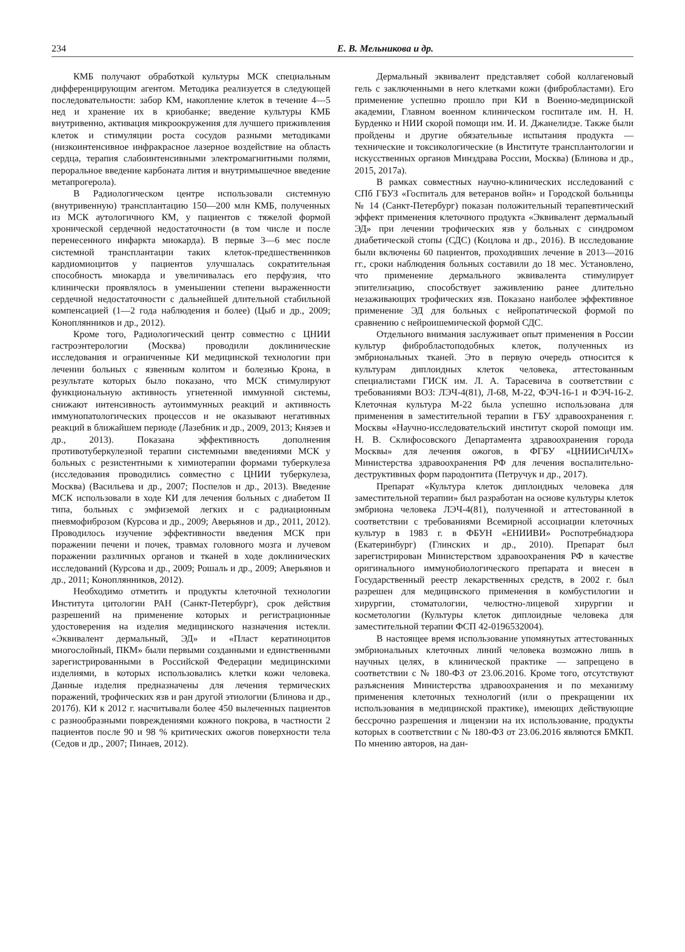234 Е. В. Мельникова и др.
КМБ получают обработкой культуры МСК специальным дифференцирующим агентом. Методика реализуется в следующей последовательности: забор КМ, накопление клеток в течение 4—5 нед и хранение их в криобанке; введение культуры КМБ внутривенно, активация микроокружения для лучшего приживления клеток и стимуляции роста сосудов разными методиками (низкоинтенсивное инфракрасное лазерное воздействие на область сердца, терапия слабоинтенсивными электромагнитными полями, пероральное введение карбоната лития и внутримышечное введение метапрогерола).
В Радиологическом центре использовали системную (внутривенную) трансплантацию 150—200 млн КМБ, полученных из МСК аутологичного КМ, у пациентов с тяжелой формой хронической сердечной недостаточности (в том числе и после перенесенного инфаркта миокарда). В первые 3—6 мес после системной трансплантации таких клеток-предшественников кардиомиоцитов у пациентов улучшалась сократительная способность миокарда и увеличивалась его перфузия, что клинически проявлялось в уменьшении степени выраженности сердечной недостаточности с дальнейшей длительной стабильной компенсацией (1—2 года наблюдения и более) (Цыб и др., 2009; Коноплянников и др., 2012).
Кроме того, Радиологический центр совместно с ЦНИИ гастроэнтерологии (Москва) проводили доклинические исследования и ограниченные КИ медицинской технологии при лечении больных с язвенным колитом и болезнью Крона, в результате которых было показано, что МСК стимулируют функциональную активность угнетенной иммунной системы, снижают интенсивность аутоиммунных реакций и активность иммунопатологических процессов и не оказывают негативных реакций в ближайшем периоде (Лазебник и др., 2009, 2013; Князев и др., 2013). Показана эффективность дополнения противотуберкулезной терапии системными введениями МСК у больных с резистентными к химиотерапии формами туберкулеза (исследования проводились совместно с ЦНИИ туберкулеза, Москва) (Васильева и др., 2007; Поспелов и др., 2013). Введение МСК использовали в ходе КИ для лечения больных с диабетом II типа, больных с эмфиземой легких и с радиационным пневмофиброзом (Курсова и др., 2009; Аверьянов и др., 2011, 2012). Проводилось изучение эффективности введения МСК при поражении печени и почек, травмах головного мозга и лучевом поражении различных органов и тканей в ходе доклинических исследований (Курсова и др., 2009; Рошаль и др., 2009; Аверьянов и др., 2011; Коноплянников, 2012).
Необходимо отметить и продукты клеточной технологии Института цитологии РАН (Санкт-Петербург), срок действия разрешений на применение которых и регистрационные удостоверения на изделия медицинского назначения истекли. «Эквивалент дермальный, ЭД» и «Пласт кератиноцитов многослойный, ПКМ» были первыми созданными и единственными зарегистрированными в Российской Федерации медицинскими изделиями, в которых использовались клетки кожи человека. Данные изделия предназначены для лечения термических поражений, трофических язв и ран другой этиологии (Блинова и др., 2017б). КИ к 2012 г. насчитывали более 450 вылеченных пациентов с разнообразными повреждениями кожного покрова, в частности 2 пациентов после 90 и 98 % критических ожогов поверхности тела (Седов и др., 2007; Пинаев, 2012).
Дермальный эквивалент представляет собой коллагеновый гель с заключенными в него клетками кожи (фибробластами). Его применение успешно прошло при КИ в Военно-медицинской академии, Главном военном клиническом госпитале им. Н. Н. Бурденко и НИИ скорой помощи им. И. И. Джанелидзе. Также были пройдены и другие обязательные испытания продукта — технические и токсикологические (в Институте трансплантологии и искусственных органов Минздрава России, Москва) (Блинова и др., 2015, 2017а).
В рамках совместных научно-клинических исследований с СПб ГБУЗ «Госпиталь для ветеранов войн» и Городской больницы № 14 (Санкт-Петербург) показан положительный терапевтический эффект применения клеточного продукта «Эквивалент дермальный ЭД» при лечении трофических язв у больных с синдромом диабетической стопы (СДС) (Коцлова и др., 2016). В исследование были включены 60 пациентов, проходивших лечение в 2013—2016 гг., сроки наблюдения больных составили до 18 мес. Установлено, что применение дермального эквивалента стимулирует эпителизацию, способствует заживлению ранее длительно незаживающих трофических язв. Показано наиболее эффективное применение ЭД для больных с нейропатической формой по сравнению с нейроишемической формой СДС.
Отдельного внимания заслуживает опыт применения в России культур фибробластоподобных клеток, полученных из эмбриональных тканей. Это в первую очередь относится к культурам диплоидных клеток человека, аттестованным специалистами ГИСК им. Л. А. Тарасевича в соответствии с требованиями ВОЗ: ЛЭЧ-4(81), Л-68, М-22, ФЭЧ-16-1 и ФЭЧ-16-2. Клеточная культура М-22 была успешно использована для применения в заместительной терапии в ГБУ здравоохранения г. Москвы «Научно-исследовательский институт скорой помощи им. Н. В. Склифосовского Департамента здравоохранения города Москвы» для лечения ожогов, в ФГБУ «ЦНИИСиЧЛХ» Министерства здравоохранения РФ для лечения воспалительно-деструктивных форм пародонтита (Петручук и др., 2017).
Препарат «Культура клеток диплоидных человека для заместительной терапии» был разработан на основе культуры клеток эмбриона человека ЛЭЧ-4(81), полученной и аттестованной в соответствии с требованиями Всемирной ассоциации клеточных культур в 1983 г. в ФБУН «ЕНИИВИ» Роспотребнадзора (Екатеринбург) (Глинских и др., 2010). Препарат был зарегистрирован Министерством здравоохранения РФ в качестве оригинального иммунобиологического препарата и внесен в Государственный реестр лекарственных средств, в 2002 г. был разрешен для медицинского применения в комбустилогии и хирургии, стоматологии, челюстно-лицевой хирургии и косметологии (Культуры клеток диплоидные человека для заместительной терапии ФСП 42-0196532004).
В настоящее время использование упомянутых аттестованных эмбриональных клеточных линий человека возможно лишь в научных целях, в клинической практике — запрещено в соответствии с № 180-ФЗ от 23.06.2016. Кроме того, отсутствуют разъяснения Министерства здравоохранения и по механизму применения клеточных технологий (или о прекращении их использования в медицинской практике), имеющих действующие бессрочно разрешения и лицензии на их использование, продукты которых в соответствии с № 180-ФЗ от 23.06.2016 являются БМКП. По мнению авторов, на дан-